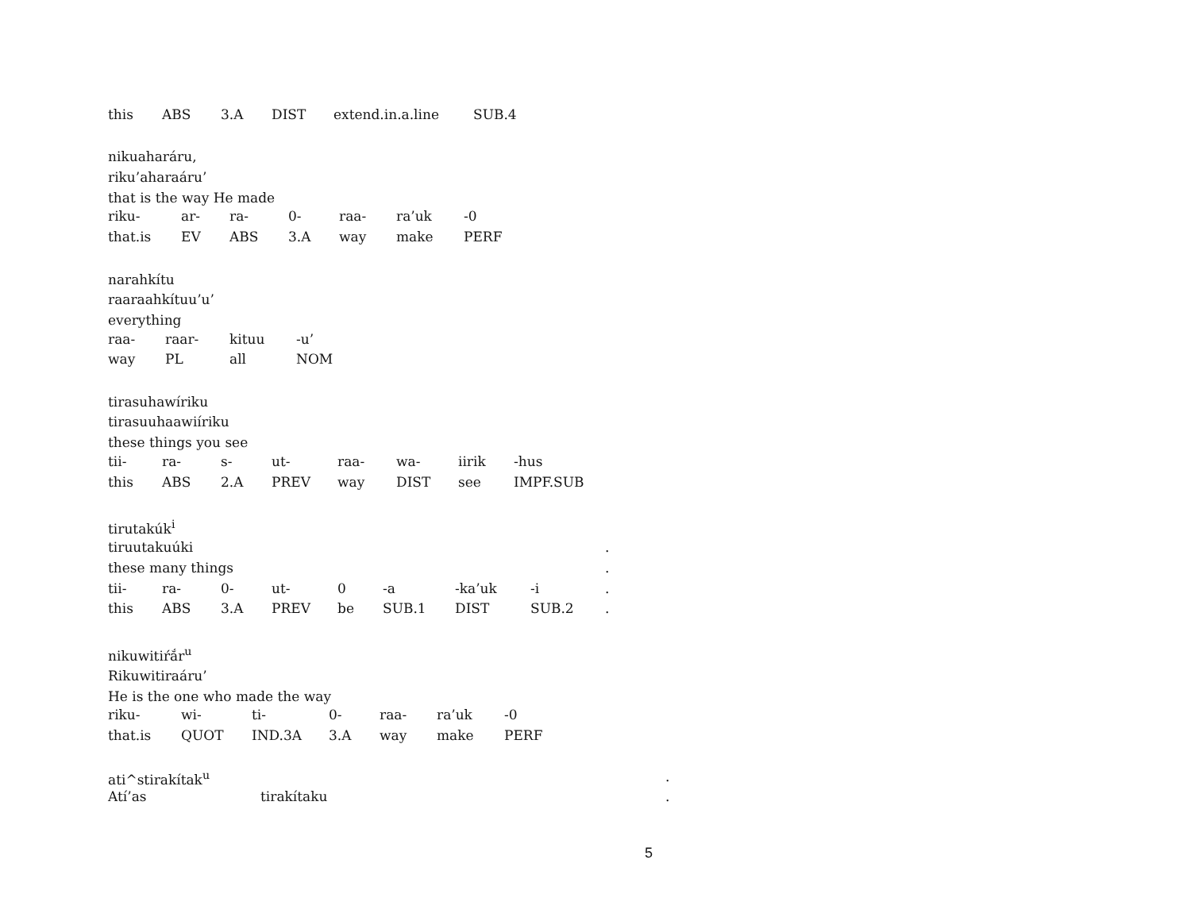| this | ABS | 3.A | DIST | extend.in.a.line | SUB.4 |
nikuaharáru,
riku’aharaáru’
that is the way He made
| riku- | ar- | ra- | 0- | raa- | ra’uk | -0 |
| that.is | EV | ABS | 3.A | way | make | PERF |
narahkítu
raaraahkítuu’u’
everything
| raa- | raar- | kituu | -u’ |
| way | PL | all | NOM |
tirasuhawíriku
tirasuuhaawiíriku
these things you see
| tii- | ra- | s- | ut- | raa- | wa- | iirik | -hus |
| this | ABS | 2.A | PREV | way | DIST | see | IMPF.SUB |
tirutakúk<sup>i</sup>
| tiruutakuúki | | | | | | | | . |
| these many things | | | | | | | | . |
| tii- | ra- | 0- | ut- | 0 | -a | -ka’uk | -i | . |
| this | ABS | 3.A | PREV | be | SUB.1 | DIST | SUB.2 | . |
nikuwitiŕắr<sup>u</sup>
Rikuwitiraáru’
He is the one who made the way
| riku- | wi- | ti- | 0- | raa- | ra’uk | -0 |
| that.is | QUOT | IND.3A | 3.A | way | make | PERF |
| ati^stirakítak<sup>u</sup> | | . |
| Atí’as | tirakítaku | . |
5